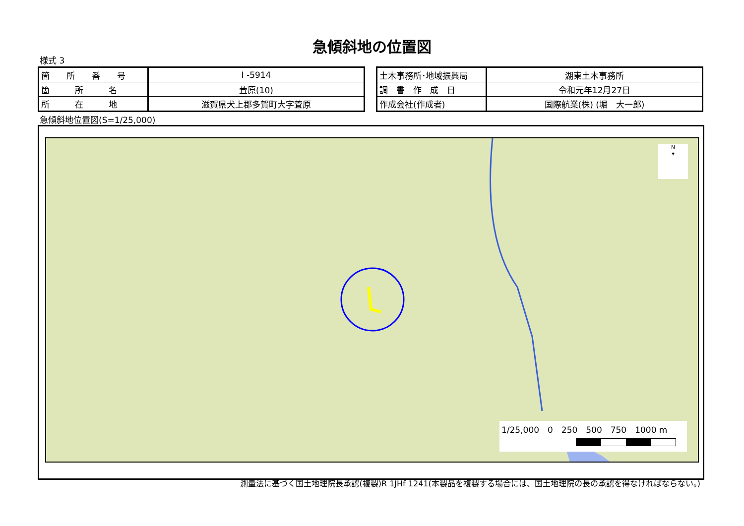急傾斜地の位置図
様式 3
| 箇 所 番 号 | I -5914 |
| 箇 所 名 | 萓原(10) |
| 所 在 地 | 滋賀県犬上郡多賀町大字萓原 |
| 土木事務所･地域振興局 | 湖東土木事務所 |
| 調 書 作 成 日 | 令和元年12月27日 |
| 作成会社(作成者) | 国際航業(株) (堀 大一郎) |
急傾斜地位置図(S=1/25,000)
N
✦
1/25,000　0　250　500　750　1000 m
測量法に基づく国土地理院長承認(複製)R 1JHf 1241(本製品を複製する場合には、国土地理院の長の承認を得なければならない。)